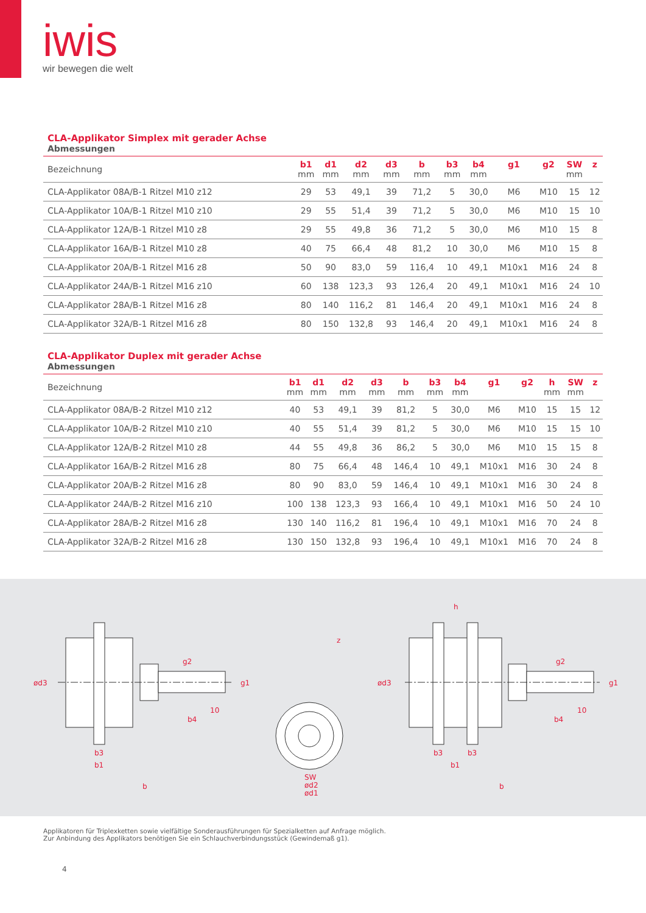iwis
wir bewegen die welt
CLA-Applikator Simplex mit gerader Achse
Abmessungen
| Bezeichnung | b1 mm | d1 mm | d2 mm | d3 mm | b mm | b3 mm | b4 mm | g1 | g2 | SW mm | z |
| --- | --- | --- | --- | --- | --- | --- | --- | --- | --- | --- | --- |
| CLA-Applikator 08A/B-1 Ritzel M10 z12 | 29 | 53 | 49,1 | 39 | 71,2 | 5 | 30,0 | M6 | M10 | 15 | 12 |
| CLA-Applikator 10A/B-1 Ritzel M10 z10 | 29 | 55 | 51,4 | 39 | 71,2 | 5 | 30,0 | M6 | M10 | 15 | 10 |
| CLA-Applikator 12A/B-1 Ritzel M10 z8 | 29 | 55 | 49,8 | 36 | 71,2 | 5 | 30,0 | M6 | M10 | 15 | 8 |
| CLA-Applikator 16A/B-1 Ritzel M10 z8 | 40 | 75 | 66,4 | 48 | 81,2 | 10 | 30,0 | M6 | M10 | 15 | 8 |
| CLA-Applikator 20A/B-1 Ritzel M16 z8 | 50 | 90 | 83,0 | 59 | 116,4 | 10 | 49,1 | M10x1 | M16 | 24 | 8 |
| CLA-Applikator 24A/B-1 Ritzel M16 z10 | 60 | 138 | 123,3 | 93 | 126,4 | 20 | 49,1 | M10x1 | M16 | 24 | 10 |
| CLA-Applikator 28A/B-1 Ritzel M16 z8 | 80 | 140 | 116,2 | 81 | 146,4 | 20 | 49,1 | M10x1 | M16 | 24 | 8 |
| CLA-Applikator 32A/B-1 Ritzel M16 z8 | 80 | 150 | 132,8 | 93 | 146,4 | 20 | 49,1 | M10x1 | M16 | 24 | 8 |
CLA-Applikator Duplex mit gerader Achse
Abmessungen
| Bezeichnung | b1 mm | d1 mm | d2 mm | d3 mm | b mm | b3 mm | b4 mm | g1 | g2 | h mm | SW mm | z |
| --- | --- | --- | --- | --- | --- | --- | --- | --- | --- | --- | --- | --- |
| CLA-Applikator 08A/B-2 Ritzel M10 z12 | 40 | 53 | 49,1 | 39 | 81,2 | 5 | 30,0 | M6 | M10 | 15 | 15 | 12 |
| CLA-Applikator 10A/B-2 Ritzel M10 z10 | 40 | 55 | 51,4 | 39 | 81,2 | 5 | 30,0 | M6 | M10 | 15 | 15 | 10 |
| CLA-Applikator 12A/B-2 Ritzel M10 z8 | 44 | 55 | 49,8 | 36 | 86,2 | 5 | 30,0 | M6 | M10 | 15 | 15 | 8 |
| CLA-Applikator 16A/B-2 Ritzel M16 z8 | 80 | 75 | 66,4 | 48 | 146,4 | 10 | 49,1 | M10x1 | M16 | 30 | 24 | 8 |
| CLA-Applikator 20A/B-2 Ritzel M16 z8 | 80 | 90 | 83,0 | 59 | 146,4 | 10 | 49,1 | M10x1 | M16 | 30 | 24 | 8 |
| CLA-Applikator 24A/B-2 Ritzel M16 z10 | 100 | 138 | 123,3 | 93 | 166,4 | 10 | 49,1 | M10x1 | M16 | 50 | 24 | 10 |
| CLA-Applikator 28A/B-2 Ritzel M16 z8 | 130 | 140 | 116,2 | 81 | 196,4 | 10 | 49,1 | M10x1 | M16 | 70 | 24 | 8 |
| CLA-Applikator 32A/B-2 Ritzel M16 z8 | 130 | 150 | 132,8 | 93 | 196,4 | 10 | 49,1 | M10x1 | M16 | 70 | 24 | 8 |
ød3
g2
g1
10
b4
b3
b1
b
z
SW
ød2
ød1
h
ød3
g2
g1
10
b4
b3
b3
b1
b
Applikatoren für Triplexketten sowie vielfältige Sonderausführungen für Spezialketten auf Anfrage möglich.
Zur Anbindung des Applikators benötigen Sie ein Schlauchverbindungsstück (Gewindemaß g1).
4